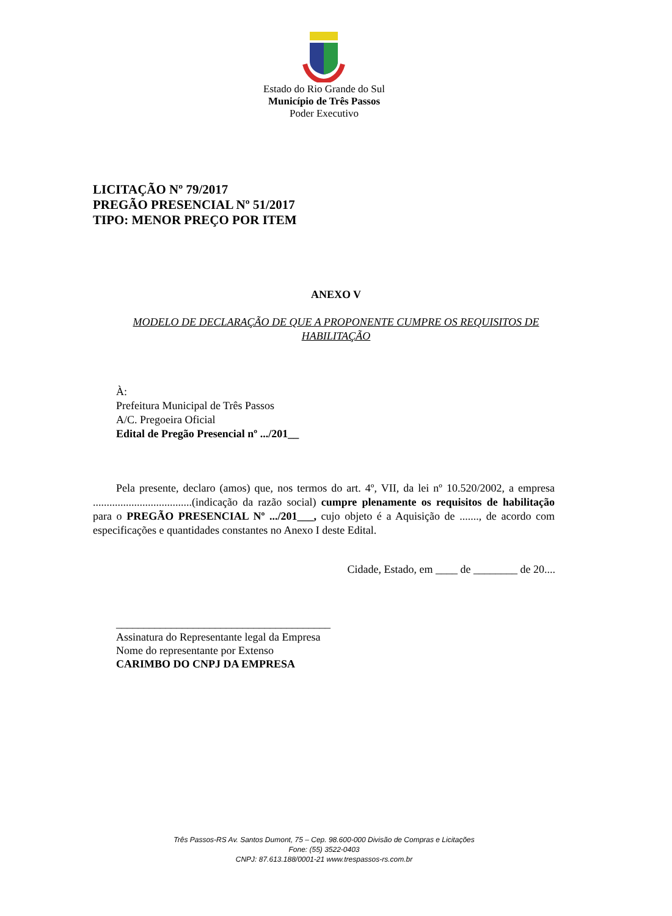Estado do Rio Grande do Sul
Município de Três Passos
Poder Executivo
LICITAÇÃO Nº 79/2017
PREGÃO PRESENCIAL Nº 51/2017
TIPO: MENOR PREÇO POR ITEM
ANEXO V
MODELO DE DECLARAÇÃO DE QUE A PROPONENTE CUMPRE OS REQUISITOS DE HABILITAÇÃO
À:
Prefeitura Municipal de Três Passos
A/C. Pregoeira Oficial
Edital de Pregão Presencial nº .../201__
Pela presente, declaro (amos) que, nos termos do art. 4º, VII, da lei nº 10.520/2002, a empresa ....................................(indicação da razão social) cumpre plenamente os requisitos de habilitação para o PREGÃO PRESENCIAL Nº .../201___, cujo objeto é a Aquisição de ......., de acordo com especificações e quantidades constantes no Anexo I deste Edital.
Cidade, Estado, em ____ de ________ de 20....
_______________________________________
Assinatura do Representante legal da Empresa
Nome do representante por Extenso
CARIMBO DO CNPJ DA EMPRESA
Três Passos-RS Av. Santos Dumont, 75 – Cep. 98.600-000 Divisão de Compras e Licitações
Fone: (55) 3522-0403
CNPJ: 87.613.188/0001-21 www.trespassos-rs.com.br